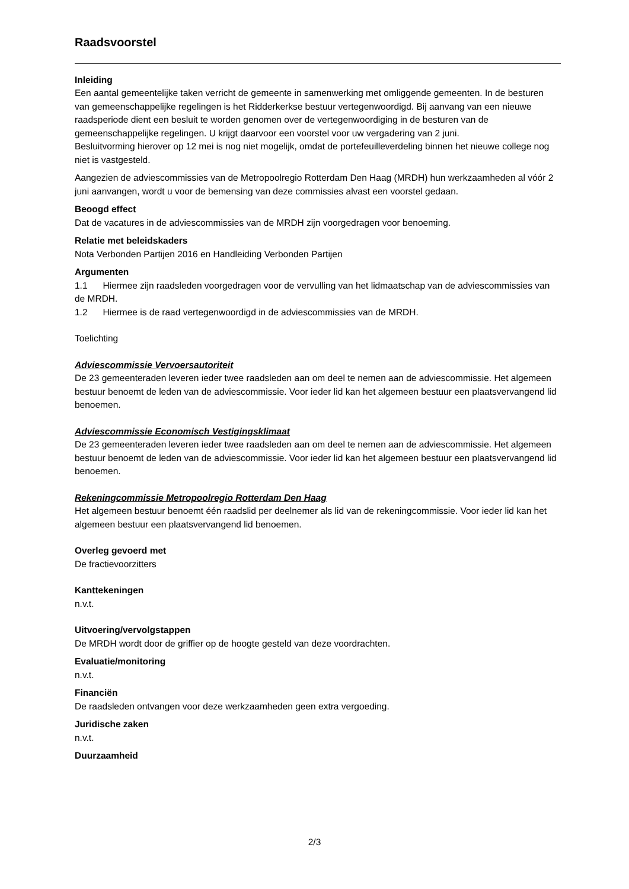Raadsvoorstel
Inleiding
Een aantal gemeentelijke taken verricht de gemeente in samenwerking met omliggende gemeenten. In de besturen van gemeenschappelijke regelingen is het Ridderkerkse bestuur vertegenwoordigd. Bij aanvang van een nieuwe raadsperiode dient een besluit te worden genomen over de vertegenwoordiging in de besturen van de gemeenschappelijke regelingen. U krijgt daarvoor een voorstel voor uw vergadering van 2 juni.
Besluitvorming hierover op 12 mei is nog niet mogelijk, omdat de portefeuilleverdeling binnen het nieuwe college nog niet is vastgesteld.
Aangezien de adviescommissies van de Metropoolregio Rotterdam Den Haag (MRDH) hun werkzaamheden al vóór 2 juni aanvangen, wordt u voor de bemensing van deze commissies alvast een voorstel gedaan.
Beoogd effect
Dat de vacatures in de adviescommissies van de MRDH zijn voorgedragen voor benoeming.
Relatie met beleidskaders
Nota Verbonden Partijen 2016 en Handleiding Verbonden Partijen
Argumenten
1.1 Hiermee zijn raadsleden voorgedragen voor de vervulling van het lidmaatschap van de adviescommissies van de MRDH.
1.2 Hiermee is de raad vertegenwoordigd in de adviescommissies van de MRDH.
Toelichting
Adviescommissie Vervoersautoriteit
De 23 gemeenteraden leveren ieder twee raadsleden aan om deel te nemen aan de adviescommissie. Het algemeen bestuur benoemt de leden van de adviescommissie. Voor ieder lid kan het algemeen bestuur een plaatsvervangend lid benoemen.
Adviescommissie Economisch Vestigingsklimaat
De 23 gemeenteraden leveren ieder twee raadsleden aan om deel te nemen aan de adviescommissie. Het algemeen bestuur benoemt de leden van de adviescommissie. Voor ieder lid kan het algemeen bestuur een plaatsvervangend lid benoemen.
Rekeningcommissie Metropoolregio Rotterdam Den Haag
Het algemeen bestuur benoemt één raadslid per deelnemer als lid van de rekeningcommissie. Voor ieder lid kan het algemeen bestuur een plaatsvervangend lid benoemen.
Overleg gevoerd met
De fractievoorzitters
Kanttekeningen
n.v.t.
Uitvoering/vervolgstappen
De MRDH wordt door de griffier op de hoogte gesteld van deze voordrachten.
Evaluatie/monitoring
n.v.t.
Financiën
De raadsleden ontvangen voor deze werkzaamheden geen extra vergoeding.
Juridische zaken
n.v.t.
Duurzaamheid
2/3